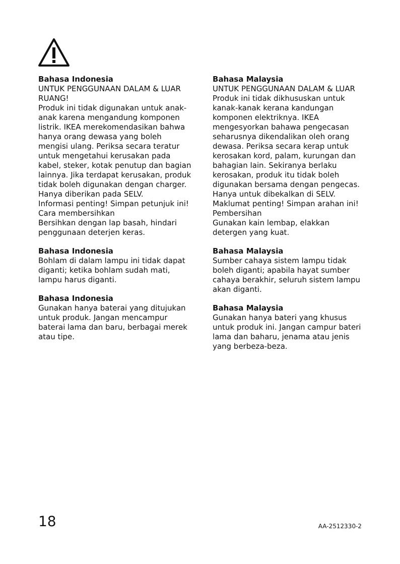Bahasa Indonesia
UNTUK PENGGUNAAN DALAM & LUAR RUANG!
Produk ini tidak digunakan untuk anak-anak karena mengandung komponen listrik. IKEA merekomendasikan bahwa hanya orang dewasa yang boleh mengisi ulang. Periksa secara teratur untuk mengetahui kerusakan pada kabel, steker, kotak penutup dan bagian lainnya. Jika terdapat kerusakan, produk tidak boleh digunakan dengan charger. Hanya diberikan pada SELV.
Informasi penting! Simpan petunjuk ini!
Cara membersihkan
Bersihkan dengan lap basah, hindari penggunaan deterjen keras.
Bahasa Indonesia
Bohlam di dalam lampu ini tidak dapat diganti; ketika bohlam sudah mati, lampu harus diganti.
Bahasa Indonesia
Gunakan hanya baterai yang ditujukan untuk produk. Jangan mencampur baterai lama dan baru, berbagai merek atau tipe.
Bahasa Malaysia
UNTUK PENGGUNAAN DALAM & LUAR
Produk ini tidak dikhususkan untuk kanak-kanak kerana kandungan komponen elektriknya. IKEA mengesyorkan bahawa pengecasan seharusnya dikendalikan oleh orang dewasa. Periksa secara kerap untuk kerosakan kord, palam, kurungan dan bahagian lain. Sekiranya berlaku kerosakan, produk itu tidak boleh digunakan bersama dengan pengecas.
Hanya untuk dibekalkan di SELV.
Maklumat penting! Simpan arahan ini!
Pembersihan
Gunakan kain lembap, elakkan detergen yang kuat.
Bahasa Malaysia
Sumber cahaya sistem lampu tidak boleh diganti; apabila hayat sumber cahaya berakhir, seluruh sistem lampu akan diganti.
Bahasa Malaysia
Gunakan hanya bateri yang khusus untuk produk ini. Jangan campur bateri lama dan baharu, jenama atau jenis yang berbeza-beza.
18 AA-2512330-2